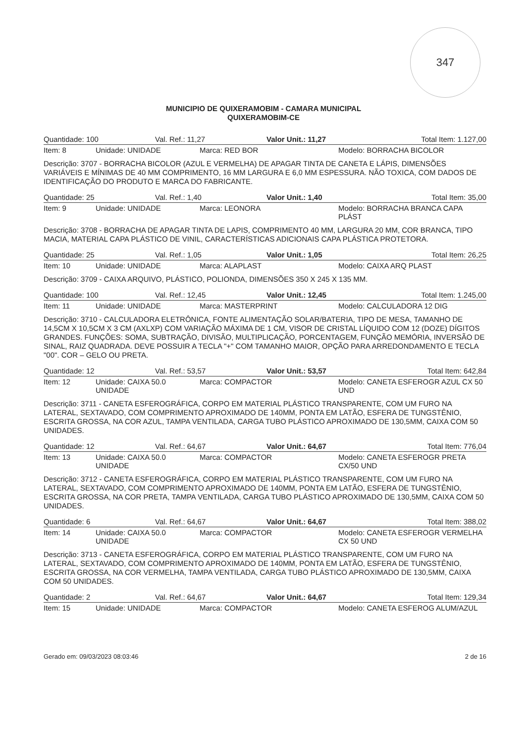347
MUNICIPIO DE QUIXERAMOBIM - CAMARA MUNICIPAL
QUIXERAMOBIM-CE
| Quantidade: 100 | Val. Ref.: 11,27 | Valor Unit.: 11,27 | Total Item: 1.127,00 |
| Item: 8 | Unidade: UNIDADE | Marca: RED BOR | Modelo: BORRACHA BICOLOR |
Descrição: 3707 - BORRACHA BICOLOR (AZUL E VERMELHA) DE APAGAR TINTA DE CANETA E LÁPIS, DIMENSÕES VARIÁVEIS E MÍNIMAS DE 40 MM COMPRIMENTO, 16 MM LARGURA E 6,0 MM ESPESSURA. NÃO TOXICA, COM DADOS DE IDENTIFICAÇÃO DO PRODUTO E MARCA DO FABRICANTE.
| Quantidade: 25 | Val. Ref.: 1,40 | Valor Unit.: 1,40 | Total Item: 35,00 |
| Item: 9 | Unidade: UNIDADE | Marca: LEONORA | Modelo: BORRACHA BRANCA CAPA PLÁST |
Descrição: 3708 - BORRACHA DE APAGAR TINTA DE LAPIS, COMPRIMENTO 40 MM, LARGURA 20 MM, COR BRANCA, TIPO MACIA, MATERIAL CAPA PLÁSTICO DE VINIL, CARACTERÍSTICAS ADICIONAIS CAPA PLÁSTICA PROTETORA.
| Quantidade: 25 | Val. Ref.: 1,05 | Valor Unit.: 1,05 | Total Item: 26,25 |
| Item: 10 | Unidade: UNIDADE | Marca: ALAPLAST | Modelo: CAIXA ARQ PLAST |
Descrição: 3709 - CAIXA ARQUIVO, PLÁSTICO, POLIONDA, DIMENSÕES 350 X 245 X 135 MM.
| Quantidade: 100 | Val. Ref.: 12,45 | Valor Unit.: 12,45 | Total Item: 1.245,00 |
| Item: 11 | Unidade: UNIDADE | Marca: MASTERPRINT | Modelo: CALCULADORA 12 DIG |
Descrição: 3710 - CALCULADORA ELETRÔNICA, FONTE ALIMENTAÇÃO SOLAR/BATERIA, TIPO DE MESA, TAMANHO DE 14,5CM X 10,5CM X 3 CM (AXLXP) COM VARIAÇÃO MÁXIMA DE 1 CM, VISOR DE CRISTAL LÍQUIDO COM 12 (DOZE) DÍGITOS GRANDES. FUNÇÕES: SOMA, SUBTRAÇÃO, DIVISÃO, MULTIPLICAÇÃO, PORCENTAGEM, FUNÇÃO MEMÓRIA, INVERSÃO DE SINAL, RAIZ QUADRADA. DEVE POSSUIR A TECLA "+" COM TAMANHO MAIOR, OPÇÃO PARA ARREDONDAMENTO E TECLA "00". COR – GELO OU PRETA.
| Quantidade: 12 | Val. Ref.: 53,57 | Valor Unit.: 53,57 | Total Item: 642,84 |
| Item: 12 | Unidade: CAIXA 50.0 UNIDADE | Marca: COMPACTOR | Modelo: CANETA ESFEROGR AZUL CX 50 UND |
Descrição: 3711 - CANETA ESFEROGRÁFICA, CORPO EM MATERIAL PLÁSTICO TRANSPARENTE, COM UM FURO NA LATERAL, SEXTAVADO, COM COMPRIMENTO APROXIMADO DE 140MM, PONTA EM LATÃO, ESFERA DE TUNGSTÊNIO, ESCRITA GROSSA, NA COR AZUL, TAMPA VENTILADA, CARGA TUBO PLÁSTICO APROXIMADO DE 130,5MM, CAIXA COM 50 UNIDADES.
| Quantidade: 12 | Val. Ref.: 64,67 | Valor Unit.: 64,67 | Total Item: 776,04 |
| Item: 13 | Unidade: CAIXA 50.0 UNIDADE | Marca: COMPACTOR | Modelo: CANETA ESFEROGR PRETA CX/50 UND |
Descrição: 3712 - CANETA ESFEROGRÁFICA, CORPO EM MATERIAL PLÁSTICO TRANSPARENTE, COM UM FURO NA LATERAL, SEXTAVADO, COM COMPRIMENTO APROXIMADO DE 140MM, PONTA EM LATÃO, ESFERA DE TUNGSTÊNIO, ESCRITA GROSSA, NA COR PRETA, TAMPA VENTILADA, CARGA TUBO PLÁSTICO APROXIMADO DE 130,5MM, CAIXA COM 50 UNIDADES.
| Quantidade: 6 | Val. Ref.: 64,67 | Valor Unit.: 64,67 | Total Item: 388,02 |
| Item: 14 | Unidade: CAIXA 50.0 UNIDADE | Marca: COMPACTOR | Modelo: CANETA ESFEROGR VERMELHA CX 50 UND |
Descrição: 3713 - CANETA ESFEROGRÁFICA, CORPO EM MATERIAL PLÁSTICO TRANSPARENTE, COM UM FURO NA LATERAL, SEXTAVADO, COM COMPRIMENTO APROXIMADO DE 140MM, PONTA EM LATÃO, ESFERA DE TUNGSTÊNIO, ESCRITA GROSSA, NA COR VERMELHA, TAMPA VENTILADA, CARGA TUBO PLÁSTICO APROXIMADO DE 130,5MM, CAIXA COM 50 UNIDADES.
| Quantidade: 2 | Val. Ref.: 64,67 | Valor Unit.: 64,67 | Total Item: 129,34 |
| Item: 15 | Unidade: UNIDADE | Marca: COMPACTOR | Modelo: CANETA ESFEROG ALUM/AZUL |
Gerado em: 09/03/2023 08:03:46 2 de 16